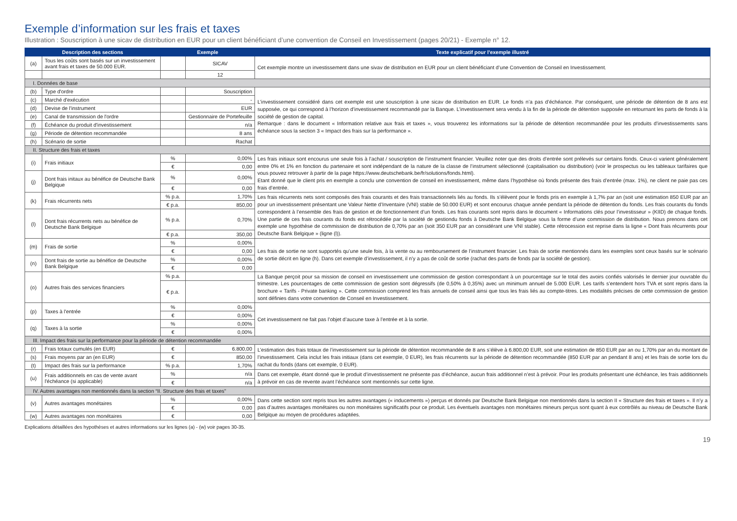Exemple d’information sur les frais et taxes
Illustration : Souscription à une sicav de distribution en EUR pour un client bénéficiant d’une convention de Conseil en Investissement (pages 20/21) - Exemple n° 12.
| Description des sections | | Exemple | | Texte explicatif pour l'exemple illustré |
| --- | --- | --- | --- | --- |
| (a) | Tous les coûts sont basés sur un investissement avant frais et taxes de 50.000 EUR. | | SICAV | Cet exemple montre un investissement dans une sivav de distribution en EUR pour un client bénéficiant d’une Convention de Conseil en Investissement. |
| | | | 12 | |
| I. Données de base | | | | |
| (b) | Type d'ordre | | Souscription | L’investissement considéré dans cet exemple est une souscription à une sicav de distribution en EUR. Le fonds n’a pas d’échéance. Par conséquent, une période de détention de 8 ans est supposée, ce qui correspond à l’horizon d’investissement recommandé par la Banque. L’investissement sera vendu à la fin de la période de détention supposée en retournant les parts de fonds à la société de gestion de capital. Remarque : dans le document « Information relative aux frais et taxes », vous trouverez les informations sur la période de détention recommandée pour les produits d’investissements sans échéance sous la section 3 « Impact des frais sur la performance ». |
| (c) | Marché d'exécution | | - | |
| (d) | Devise de l'instrument | | EUR | |
| (e) | Canal de transmission de l'ordre | | Gestionnaire de Portefeuille | |
| (f) | Échéance du produit d'investissement | | n/a | |
| (g) | Période de détention recommandée | | 8 ans | |
| (h) | Scénario de sortie | | Rachat | |
| II. Structure des frais et taxes | | | | |
| (i) | Frais initiaux | % | 0,00% | Les frais initiaux sont encourus une seule fois à l’achat / souscription de l’instrument financier. Veuillez noter que des droits d’entrée sont prélevés sur certains fonds. Ceux-ci varient généralement entre 0% et 1% en fonction du partenaire et sont indépendant de la nature de la classe de l’instrument sélectionné (capitalisation ou distribution) (voir le prospectus ou les tableaux tarifaires que vous pouvez retrouver à partir de la page https://www.deutschebank.be/fr/solutions/fonds.html). Etant donné que le client pris en exemple a conclu une convention de conseil en investissement, même dans l’hypothèse où fonds présente des frais d’entrée (max. 1%), ne client ne paie pas ces frais d’entrée. |
| | | € | 0,00 | |
| (j) | Dont frais initaux au bénéfice de Deutsche Bank Belgique | % | 0,00% | |
| | | € | 0,00 | |
| (k) | Frais récurrents nets | % p.a. | 1,70% | Les frais récurrents nets sont composés des frais courants et des frais transactionnels liés au fonds. Ils s’élèvent pour le fonds pris en exemple à 1,7% par an (soit une estimation 850 EUR par an pour un investissement présentant une Valeur Nette d’Inventaire (VNI) stable de 50.000 EUR) et sont encourus chaque année pendant la période de détention du fonds. Les frais courants du fonds correspondent à l’ensemble des frais de gestion et de fonctionnement d’un fonds. Les frais courants sont repris dans le document « Informations clés pour l’investisseur » (KIID) de chaque fonds. Une partie de ces frais courants du fonds est rétrocédée par la société de gestiondu fonds à Deutsche Bank Belgique sous la forme d’une commission de distribution. Nous prenons dans cet exemple une hypothèse de commission de distribution de 0,70% par an (soit 350 EUR par an considérant une VNI stable). Cette rétrocession est reprise dans la ligne « Dont frais récurrents pour Deutsche Bank Belgique » (ligne (l)). |
| | | € p.a. | 850,00 | |
| (l) | Dont frais récurrents nets au bénéfice de Deutsche Bank Belgique | % p.a. | 0,70% | |
| | | € p.a. | 350,00 | |
| (m) | Frais de sortie | % | 0,00% | Les frais de sortie ne sont supportés qu’une seule fois, à la vente ou au remboursement de l’instrument financier. Les frais de sortie mentionnés dans les exemples sont ceux basés sur le scénario de sortie décrit en ligne (h). Dans cet exemple d’investissement, il n’y a pas de coût de sortie (rachat des parts de fonds par la société de gestion). |
| | | € | 0,00 | |
| (n) | Dont frais de sortie au bénéfice de Deutsche Bank Belgique | % | 0,00% | |
| | | € | 0,00 | |
| (o) | Autres frais des services financiers | % p.a. | | La Banque perçoit pour sa mission de conseil en investissement une commission de gestion correspondant à un pourcentage sur le total des avoirs confiés valorisés le dernier jour ouvrable du trimestre. Les pourcentages de cette commission de gestion sont dégressifs (de 0,50% à 0,35%) avec un minimum annuel de 5.000 EUR. Les tarifs s’entendent hors TVA et sont repris dans la brochure « Tarifs - Private banking ». Cette commission comprend les frais annuels de conseil ainsi que tous les frais liés au compte-titres. Les modalités précises de cette commission de gestion sont définies dans votre convention de Conseil en Investissement. |
| | | € p.a. | | |
| (p) | Taxes à l'entrée | % | 0,00% | Cet investissement ne fait pas l’objet d’aucune taxe à l’entrée et à la sortie. |
| | | € | 0,00% | |
| (q) | Taxes à la sortie | % | 0,00% | |
| | | € | 0,00% | |
| III. Impact des frais sur la performance pour la période de détention recommandée | | | | |
| (r) | Frais totaux cumulés (en EUR) | € | 6.800,00 | L’estimation des frais totaux de l’investissement sur la période de détention recommandée de 8 ans s’élève à 6.800,00 EUR, soit une estimation de 850 EUR par an ou 1,70% par an du montant de l’investissement. Cela inclut les frais initiaux (dans cet exemple, 0 EUR), les frais récurrents sur la période de détention recommandée (850 EUR par an pendant 8 ans) et les frais de sortie lors du rachat du fonds (dans cet exemple, 0 EUR). |
| (s) | Frais moyens par an (en EUR) | € | 850,00 | |
| (t) | Impact des frais sur la performance | % p.a. | 1,70% | |
| (u) | Frais additionnels en cas de vente avant l'échéance (si applicable) | % | n/a | Dans cet exemple, étant donné que le produit d’investissement ne présente pas d’échéance, aucun frais additionnel n’est à prévoir. Pour les produits présentant une échéance, les frais additionnels à prévoir en cas de revente avant l’échéance sont mentionnés sur cette ligne. |
| | | € | n/a | |
| IV. Autres avantages non mentionnés dans la section “II. Structure des frais et taxes” | | | | |
| (v) | Autres avantages monétaires | % | 0,00% | Dans cette section sont repris tous les autres avantages (« inducements ») perçus et donnés par Deutsche Bank Belgique non mentionnés dans la section II « Structure des frais et taxes ». Il n’y a pas d’autres avantages monétaires ou non monétaires significatifs pour ce produit. Les éventuels avantages non monétaires mineurs perçus sont quant à eux contrôlés au niveau de Deutsche Bank Belgique au moyen de procédures adaptées. |
| | | € | 0,00 | |
| (w) | Autres avantages non monétaires | € | 0,00 | |
Explications détaillées des hypothèses et autres informations sur les lignes (a) - (w) voir pages 30-35.
19